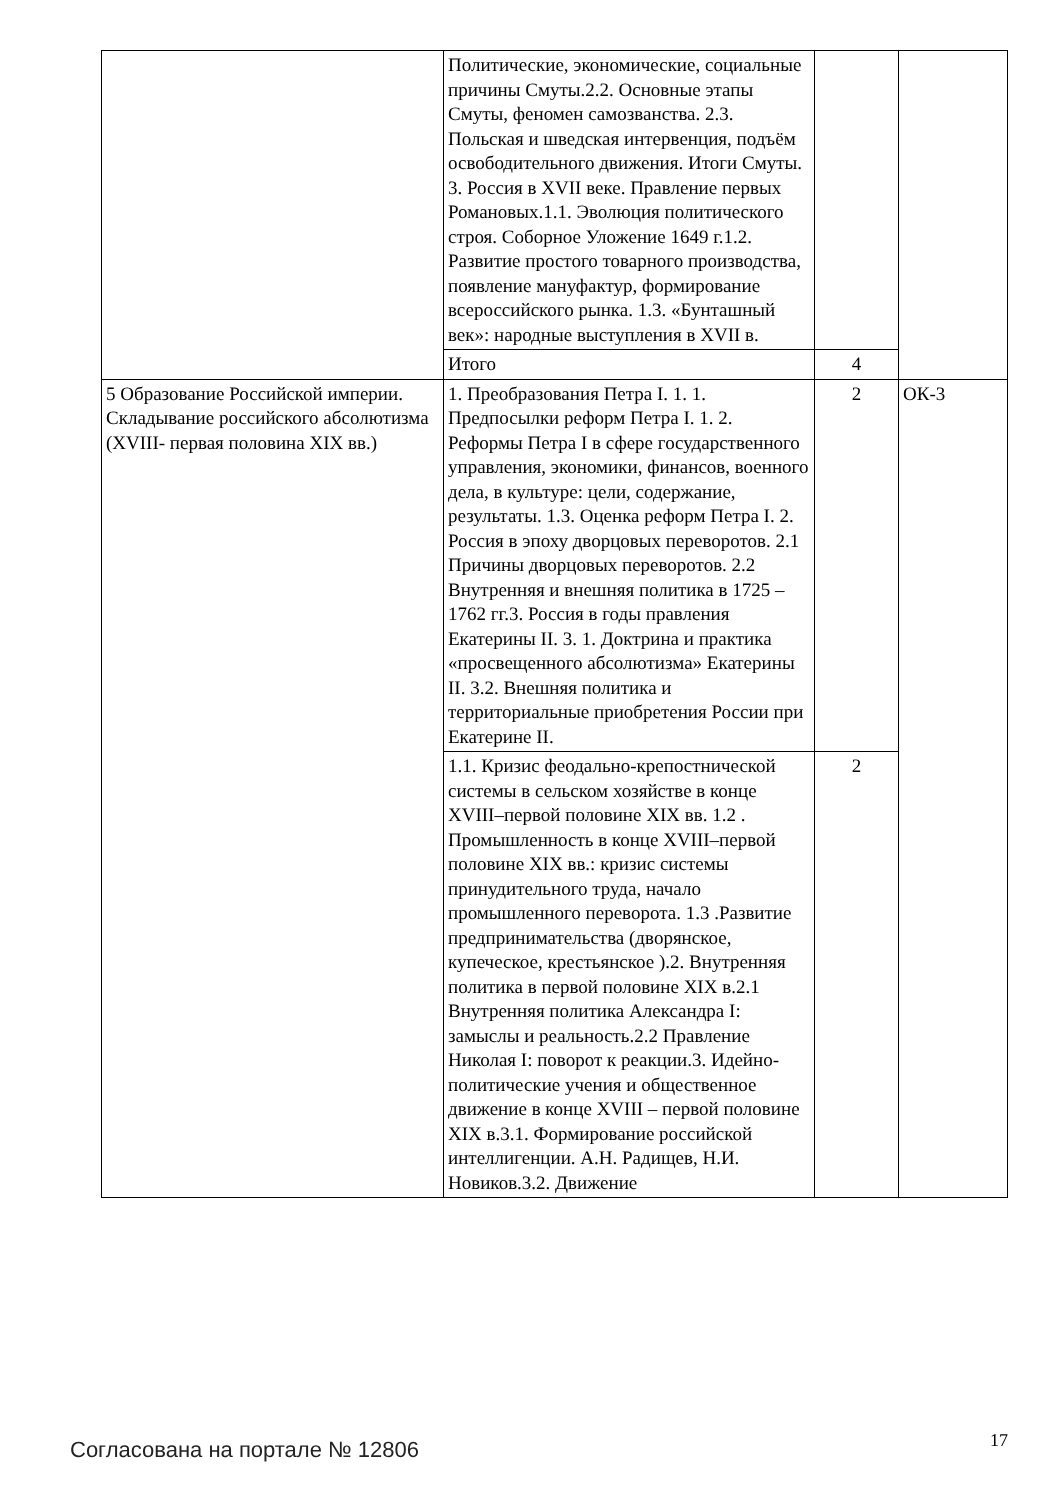| | Политические, экономические, социальные причины Смуты.2.2. Основные этапы Смуты, феномен самозванства. 2.3. Польская и шведская интервенция, подъём освободительного движения. Итоги Смуты. 3. Россия в XVII веке. Правление первых Романовых.1.1. Эволюция политического строя. Соборное Уложение 1649 г.1.2. Развитие простого товарного производства, появление мануфактур, формирование всероссийского рынка. 1.3. «Бунташный век»: народные выступления в XVII в. | | |
| | Итого | 4 | |
| 5 Образование Российской империи. Складывание российского абсолютизма (XVIII- первая половина XIX вв.) | 1. Преобразования Петра I. 1. 1. Предпосылки реформ Петра I. 1. 2. Реформы Петра I в сфере государственного управления, экономики, финансов, военного дела, в культуре: цели, содержание, результаты. 1.3. Оценка реформ Петра I. 2. Россия в эпоху дворцовых переворотов. 2.1 Причины дворцовых переворотов. 2.2 Внутренняя и внешняя политика в 1725 – 1762 гг.3. Россия в годы правления Екатерины II. 3. 1. Доктрина и практика «просвещенного абсолютизма» Екатерины II. 3.2. Внешняя политика и территориальные приобретения России при Екатерине II. | 2 | ОК-3 |
| | 1.1. Кризис феодально-крепостнической системы в сельском хозяйстве в конце XVIII–первой половине XIX вв. 1.2 . Промышленность в конце XVIII–первой половине XIX вв.: кризис системы принудительного труда, начало промышленного переворота. 1.3 .Развитие предпринимательства (дворянское, купеческое, крестьянское ).2. Внутренняя политика в первой половине XIX в.2.1 Внутренняя политика Александра I: замыслы и реальность.2.2 Правление Николая I: поворот к реакции.3. Идейно-политические учения и общественное движение в конце XVIII – первой половине XIX в.3.1. Формирование российской интеллигенции. А.Н. Радищев, Н.И. Новиков.3.2. Движение | 2 | |
Согласована на портале № 12806 17